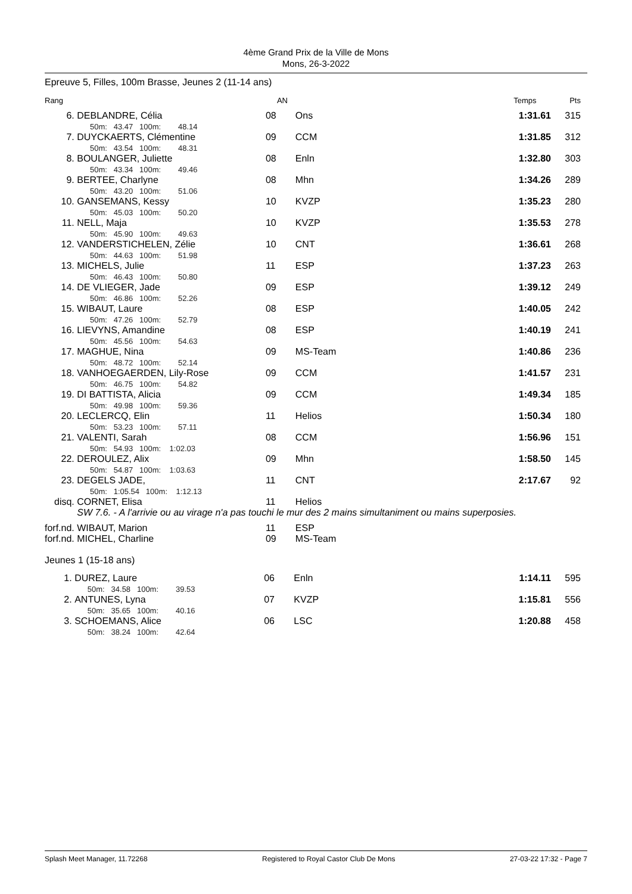4ème Grand Prix de la Ville de Mons
Mons, 26-3-2022
Epreuve 5, Filles, 100m Brasse, Jeunes 2 (11-14 ans)
| Rang | | AN | | Temps | Pts |
| 6. | DEBLANDRE, Célia 50m: 43.47 100m: 48.14 | 08 | Ons | 1:31.61 | 315 |
| 7. | DUYCKAERTS, Clémentine 50m: 43.54 100m: 48.31 | 09 | CCM | 1:31.85 | 312 |
| 8. | BOULANGER, Juliette 50m: 43.34 100m: 49.46 | 08 | Enln | 1:32.80 | 303 |
| 9. | BERTEE, Charlyne 50m: 43.20 100m: 51.06 | 08 | Mhn | 1:34.26 | 289 |
| 10. | GANSEMANS, Kessy 50m: 45.03 100m: 50.20 | 10 | KVZP | 1:35.23 | 280 |
| 11. | NELL, Maja 50m: 45.90 100m: 49.63 | 10 | KVZP | 1:35.53 | 278 |
| 12. | VANDERSTICHELEN, Zélie 50m: 44.63 100m: 51.98 | 10 | CNT | 1:36.61 | 268 |
| 13. | MICHELS, Julie 50m: 46.43 100m: 50.80 | 11 | ESP | 1:37.23 | 263 |
| 14. | DE VLIEGER, Jade 50m: 46.86 100m: 52.26 | 09 | ESP | 1:39.12 | 249 |
| 15. | WIBAUT, Laure 50m: 47.26 100m: 52.79 | 08 | ESP | 1:40.05 | 242 |
| 16. | LIEVYNS, Amandine 50m: 45.56 100m: 54.63 | 08 | ESP | 1:40.19 | 241 |
| 17. | MAGHUE, Nina 50m: 48.72 100m: 52.14 | 09 | MS-Team | 1:40.86 | 236 |
| 18. | VANHOEGAERDEN, Lily-Rose 50m: 46.75 100m: 54.82 | 09 | CCM | 1:41.57 | 231 |
| 19. | DI BATTISTA, Alicia 50m: 49.98 100m: 59.36 | 09 | CCM | 1:49.34 | 185 |
| 20. | LECLERCQ, Elin 50m: 53.23 100m: 57.11 | 11 | Helios | 1:50.34 | 180 |
| 21. | VALENTI, Sarah 50m: 54.93 100m: 1:02.03 | 08 | CCM | 1:56.96 | 151 |
| 22. | DEROULEZ, Alix 50m: 54.87 100m: 1:03.63 | 09 | Mhn | 1:58.50 | 145 |
| 23. | DEGELS JADE, 50m: 1:05.54 100m: 1:12.13 | 11 | CNT | 2:17.67 | 92 |
| disq. | CORNET, Elisa | 11 | Helios | | |
| | SW 7.6. - A l'arrivie ou au virage n'a pas touchi le mur des 2 mains simultaniment ou mains superposies. | | | | |
| forf.nd. | WIBAUT, Marion | 11 | ESP | | |
| forf.nd. | MICHEL, Charline | 09 | MS-Team | | |
Jeunes 1 (15-18 ans)
| 1. | DUREZ, Laure 50m: 34.58 100m: 39.53 | 06 | Enln | 1:14.11 | 595 |
| 2. | ANTUNES, Lyna 50m: 35.65 100m: 40.16 | 07 | KVZP | 1:15.81 | 556 |
| 3. | SCHOEMANS, Alice 50m: 38.24 100m: 42.64 | 06 | LSC | 1:20.88 | 458 |
Splash Meet Manager, 11.72268 Registered to Royal Castor Club De Mons 27-03-22 17:32 - Page 7